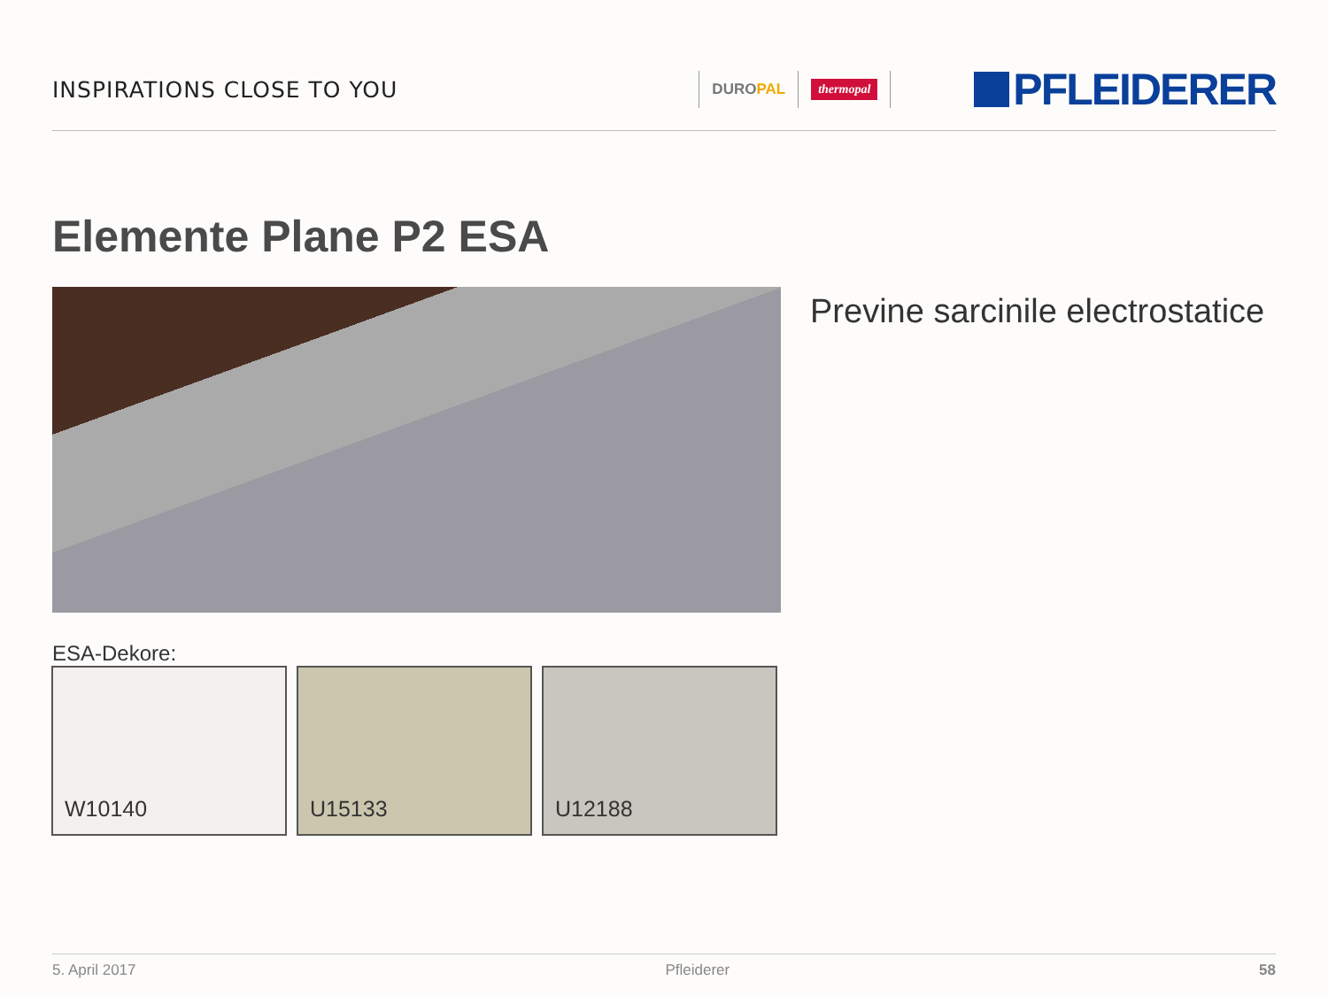INSPIRATIONS CLOSE TO YOU
DUROPAL
thermopal
PFLEIDERER
Elemente Plane P2 ESA
Previne sarcinile electrostatice
ESA-Dekore:
W10140 U15133 U12188
5. April 2017 Pfleiderer 58